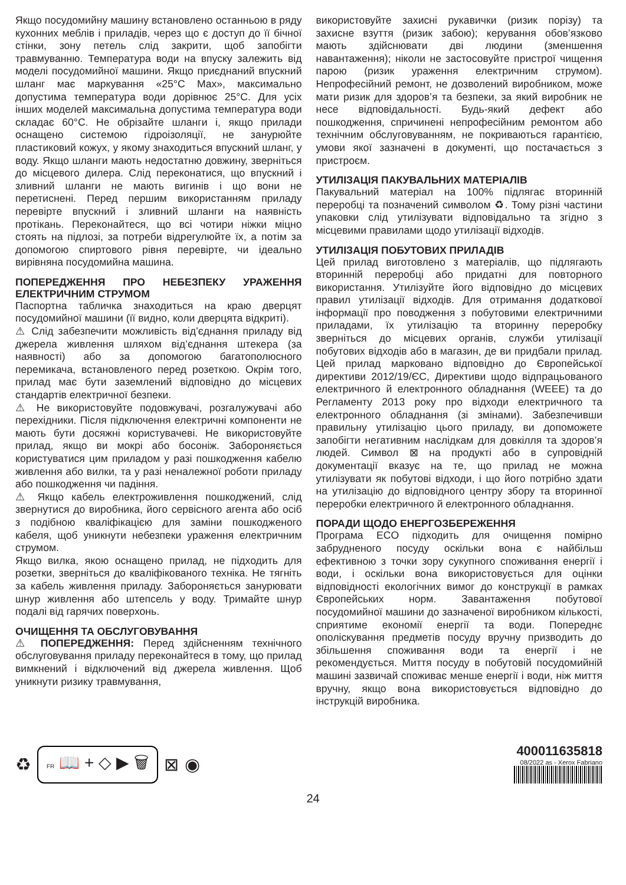Якщо посудомийну машину встановлено останньою в ряду кухонних меблів і приладів, через що є доступ до її бічної стінки, зону петель слід закрити, щоб запобігти травмуванню. Температура води на впуску залежить від моделі посудомийної машини. Якщо приєднаний впускний шланг має маркування «25°C Max», максимально допустима температура води дорівнює 25°C. Для усіх інших моделей максимальна допустима температура води складає 60°C. Не обрізайте шланги і, якщо прилади оснащено системою гідроізоляції, не занурюйте пластиковий кожух, у якому знаходиться впускний шланг, у воду. Якщо шланги мають недостатню довжину, зверніться до місцевого дилера. Слід переконатися, що впускний і зливний шланги не мають вигинів і що вони не перетиснені. Перед першим використанням приладу перевірте впускний і зливний шланги на наявність протікань. Переконайтеся, що всі чотири ніжки міцно стоять на підлозі, за потреби відрегулюйте їх, а потім за допомогою спиртового рівня перевірте, чи ідеально вирівняна посудомийна машина.
ПОПЕРЕДЖЕННЯ ПРО НЕБЕЗПЕКУ УРАЖЕННЯ ЕЛЕКТРИЧНИМ СТРУМОМ
Паспортна табличка знаходиться на краю дверцят посудомийної машини (її видно, коли дверцята відкриті).
⚠ Слід забезпечити можливість від’єднання приладу від джерела живлення шляхом від’єднання штекера (за наявності) або за допомогою багатополюсного перемикача, встановленого перед розеткою. Окрім того, прилад має бути заземлений відповідно до місцевих стандартів електричної безпеки.
⚠ Не використовуйте подовжувачі, розгалужувачі або перехідники. Після підключення електричні компоненти не мають бути досяжні користувачеві. Не використовуйте прилад, якщо ви мокрі або босоніж. Забороняється користуватися цим приладом у разі пошкодження кабелю живлення або вилки, та у разі неналежної роботи приладу або пошкодження чи падіння.
⚠ Якщо кабель електроживлення пошкоджений, слід звернутися до виробника, його сервісного агента або осіб з подібною кваліфікацією для заміни пошкодженого кабеля, щоб уникнути небезпеки ураження електричним струмом.
Якщо вилка, якою оснащено прилад, не підходить для розетки, зверніться до кваліфікованого техніка. Не тягніть за кабель живлення приладу. Забороняється занурювати шнур живлення або штепсель у воду. Тримайте шнур подалі від гарячих поверхонь.
ОЧИЩЕННЯ ТА ОБСЛУГОВУВАННЯ
⚠ ПОПЕРЕДЖЕННЯ: Перед здійсненням технічного обслуговування приладу переконайтеся в тому, що прилад вимкнений і відключений від джерела живлення. Щоб уникнути ризику травмування,
використовуйте захисні рукавички (ризик порізу) та захисне взуття (ризик забою); керування обов’язково мають здійснювати дві людини (зменшення навантаження); ніколи не застосовуйте пристрої чищення парою (ризик ураження електричним струмом). Непрофесійний ремонт, не дозволений виробником, може мати ризик для здоров’я та безпеки, за який виробник не несе відповідальності. Будь-який дефект або пошкодження, спричинені непрофесійним ремонтом або технічним обслуговуванням, не покриваються гарантією, умови якої зазначені в документі, що постачається з пристроєм.
УТИЛІЗАЦІЯ ПАКУВАЛЬНИХ МАТЕРІАЛІВ
Пакувальний матеріал на 100% підлягає вторинній переробці та позначений символом ♻. Тому різні частини упаковки слід утилізувати відповідально та згідно з місцевими правилами щодо утилізації відходів.
УТИЛІЗАЦІЯ ПОБУТОВИХ ПРИЛАДІВ
Цей прилад виготовлено з матеріалів, що підлягають вторинній переробці або придатні для повторного використання. Утилізуйте його відповідно до місцевих правил утилізації відходів. Для отримання додаткової інформації про поводження з побутовими електричними приладами, їх утилізацію та вторинну переробку зверніться до місцевих органів, служби утилізації побутових відходів або в магазин, де ви придбали прилад. Цей прилад марковано відповідно до Європейської директиви 2012/19/ЄС, Директиви щодо відпрацьованого електричного й електронного обладнання (WEEE) та до Регламенту 2013 року про відходи електричного та електронного обладнання (зі змінами). Забезпечивши правильну утилізацію цього приладу, ви допоможете запобігти негативним наслідкам для довкілля та здоров’я людей. Символ ⊠ на продукті або в супровідній документації вказує на те, що прилад не можна утилізувати як побутові відходи, і що його потрібно здати на утилізацію до відповідного центру збору та вторинної переробки електричного й електронного обладнання.
ПОРАДИ ЩОДО ЕНЕРГОЗБЕРЕЖЕННЯ
Програма ECO підходить для очищення помірно забрудненого посуду оскільки вона є найбільш ефективною з точки зору сукупного споживання енергії і води, і оскільки вона використовується для оцінки відповідності екологічних вимог до конструкції в рамках Європейських норм. Завантаження побутової посудомийної машини до зазначеної виробником кількості, сприятиме економії енергії та води. Попереднє ополіскування предметів посуду вручну призводить до збільшення споживання води та енергії і не рекомендується. Миття посуду в побутовій посудомийній машині зазвичай споживає менше енергії і води, ніж миття вручну, якщо вона використовується відповідно до інструкцій виробника.
♻
FR 📖 + ◇ ▶ 🗑
⊠ ◉
400011635818
08/2022 as - Xerox Fabriano
24